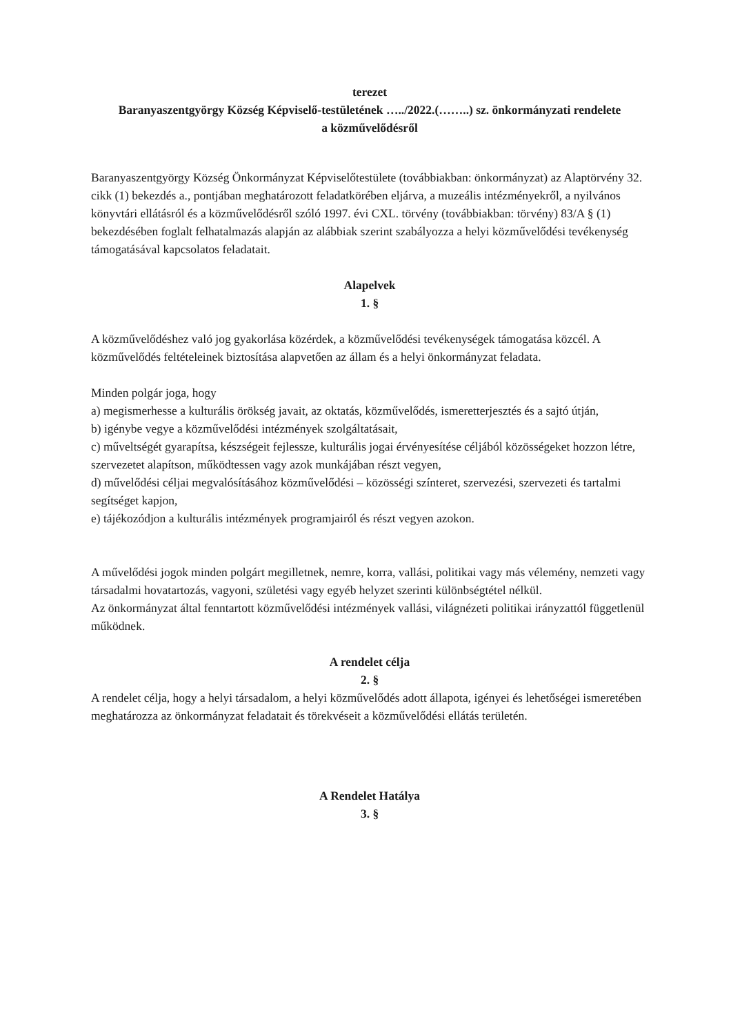terezet
Baranyaszentgyörgy Község Képviselő-testületének …../2022.(……..) sz. önkormányzati rendelete
a közművelődésről
Baranyaszentgyörgy Község Önkormányzat Képviselőtestülete (továbbiakban: önkormányzat) az Alaptörvény 32. cikk (1) bekezdés a., pontjában meghatározott feladatkörében eljárva, a muzeális intézményekről, a nyilvános könyvtári ellátásról és a közművelődésről szóló 1997. évi CXL. törvény (továbbiakban: törvény) 83/A § (1) bekezdésében foglalt felhatalmazás alapján az alábbiak szerint szabályozza a helyi közművelődési tevékenység támogatásával kapcsolatos feladatait.
Alapelvek
1. §
A közművelődéshez való jog gyakorlása közérdek, a közművelődési tevékenységek támogatása közcél. A közművelődés feltételeinek biztosítása alapvetően az állam és a helyi önkormányzat feladata.
Minden polgár joga, hogy
a) megismerhesse a kulturális örökség javait, az oktatás, közművelődés, ismeretterjesztés és a sajtó útján,
b) igénybe vegye a közművelődési intézmények szolgáltatásait,
c) műveltségét gyarapítsa, készségeit fejlessze, kulturális jogai érvényesítése céljából közösségeket hozzon létre, szervezetet alapítson, működtessen vagy azok munkájában részt vegyen,
d) művelődési céljai megvalósításához közművelődési – közösségi színteret, szervezési, szervezeti és tartalmi segítséget kapjon,
e) tájékozódjon a kulturális intézmények programjairól és részt vegyen azokon.
A művelődési jogok minden polgárt megilletnek, nemre, korra, vallási, politikai vagy más vélemény, nemzeti vagy társadalmi hovatartozás, vagyoni, születési vagy egyéb helyzet szerinti különbségtétel nélkül.
Az önkormányzat által fenntartott közművelődési intézmények vallási, világnézeti politikai irányzattól függetlenül működnek.
A rendelet célja
2. §
A rendelet célja, hogy a helyi társadalom, a helyi közművelődés adott állapota, igényei és lehetőségei ismeretében meghatározza az önkormányzat feladatait és törekvéseit a közművelődési ellátás területén.
A Rendelet Hatálya
3. §